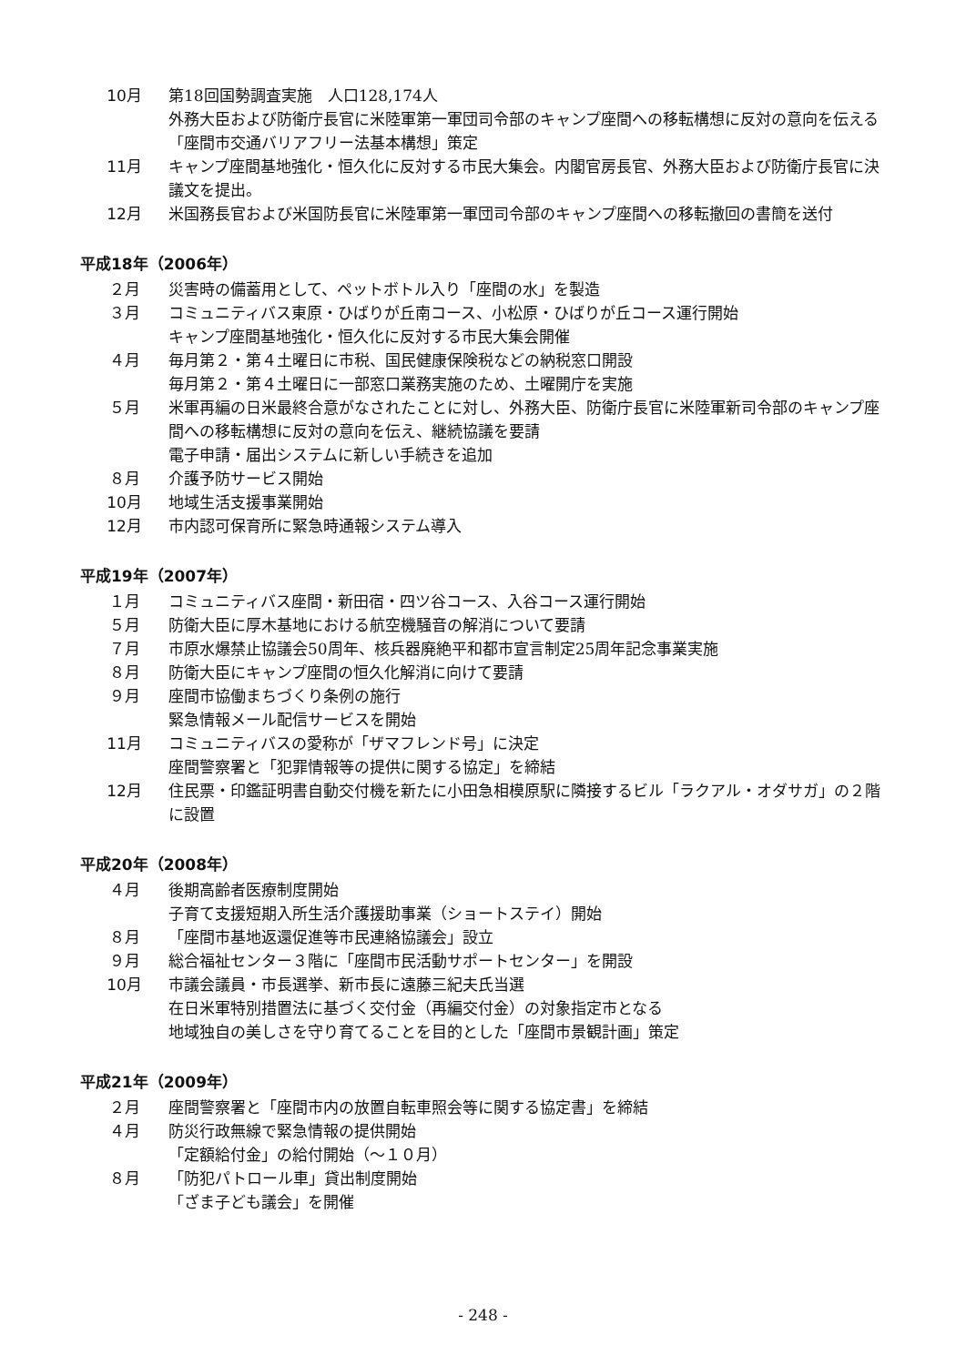10月 第18回国勢調査実施　人口128,174人
外務大臣および防衛庁長官に米陸軍第一軍団司令部のキャンプ座間への移転構想に反対の意向を伝える
「座間市交通バリアフリー法基本構想」策定
11月 キャンプ座間基地強化・恒久化に反対する市民大集会。内閣官房長官、外務大臣および防衛庁長官に決議文を提出。
12月 米国務長官および米国防長官に米陸軍第一軍団司令部のキャンプ座間への移転撤回の書簡を送付
平成18年（2006年）
２月 災害時の備蓄用として、ペットボトル入り「座間の水」を製造
３月 コミュニティバス東原・ひばりが丘南コース、小松原・ひばりが丘コース運行開始
キャンプ座間基地強化・恒久化に反対する市民大集会開催
４月 毎月第２・第４土曜日に市税、国民健康保険税などの納税窓口開設
毎月第２・第４土曜日に一部窓口業務実施のため、土曜開庁を実施
５月 米軍再編の日米最終合意がなされたことに対し、外務大臣、防衛庁長官に米陸軍新司令部のキャンプ座間への移転構想に反対の意向を伝え、継続協議を要請
電子申請・届出システムに新しい手続きを追加
８月 介護予防サービス開始
10月 地域生活支援事業開始
12月 市内認可保育所に緊急時通報システム導入
平成19年（2007年）
１月 コミュニティバス座間・新田宿・四ツ谷コース、入谷コース運行開始
５月 防衛大臣に厚木基地における航空機騒音の解消について要請
７月 市原水爆禁止協議会50周年、核兵器廃絶平和都市宣言制定25周年記念事業実施
８月 防衛大臣にキャンプ座間の恒久化解消に向けて要請
９月 座間市協働まちづくり条例の施行
緊急情報メール配信サービスを開始
11月 コミュニティバスの愛称が「ザマフレンド号」に決定
座間警察署と「犯罪情報等の提供に関する協定」を締結
12月 住民票・印鑑証明書自動交付機を新たに小田急相模原駅に隣接するビル「ラクアル・オダサガ」の２階に設置
平成20年（2008年）
４月 後期高齢者医療制度開始
子育て支援短期入所生活介護援助事業（ショートステイ）開始
８月 「座間市基地返還促進等市民連絡協議会」設立
９月 総合福祉センター３階に「座間市民活動サポートセンター」を開設
10月 市議会議員・市長選挙、新市長に遠藤三紀夫氏当選
在日米軍特別措置法に基づく交付金（再編交付金）の対象指定市となる
地域独自の美しさを守り育てることを目的とした「座間市景観計画」策定
平成21年（2009年）
２月 座間警察署と「座間市内の放置自転車照会等に関する協定書」を締結
４月 防災行政無線で緊急情報の提供開始
「定額給付金」の給付開始（～１０月）
８月 「防犯パトロール車」貸出制度開始
「ざま子ども議会」を開催
- 248 -